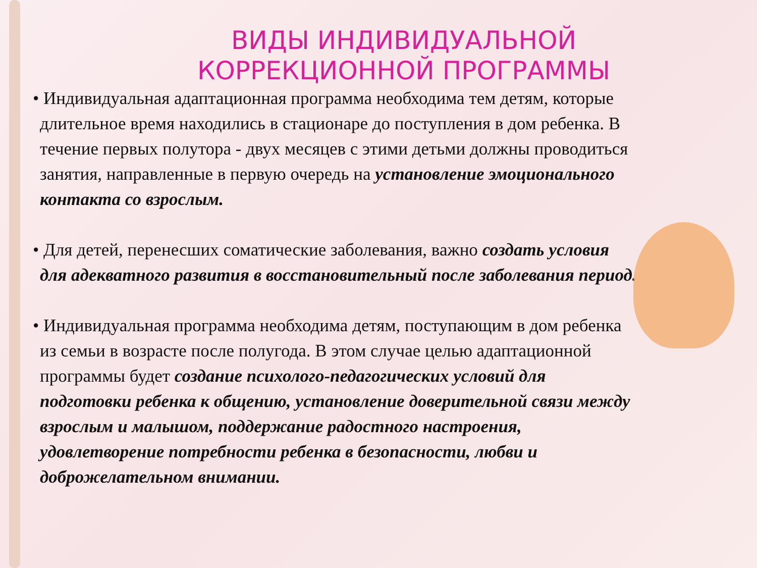ВИДЫ ИНДИВИДУАЛЬНОЙ КОРРЕКЦИОННОЙ ПРОГРАММЫ
• Индивидуальная адаптационная программа необходима тем детям, которые длительное время находились в стационаре до поступления в дом ребенка. В течение первых полутора - двух месяцев с этими детьми должны проводиться занятия, направленные в первую очередь на установление эмоционального контакта со взрослым.
• Для детей, перенесших соматические заболевания, важно создать условия для адекватного развития в восстановительный после заболевания период.
• Индивидуальная программа необходима детям, поступающим в дом ребенка из семьи в возрасте после полугода. В этом случае целью адаптационной программы будет создание психолого-педагогических условий для подготовки ребенка к общению, установление доверительной связи между взрослым и малышом, поддержание радостного настроения, удовлетворение потребности ребенка в безопасности, любви и доброжелательном внимании.